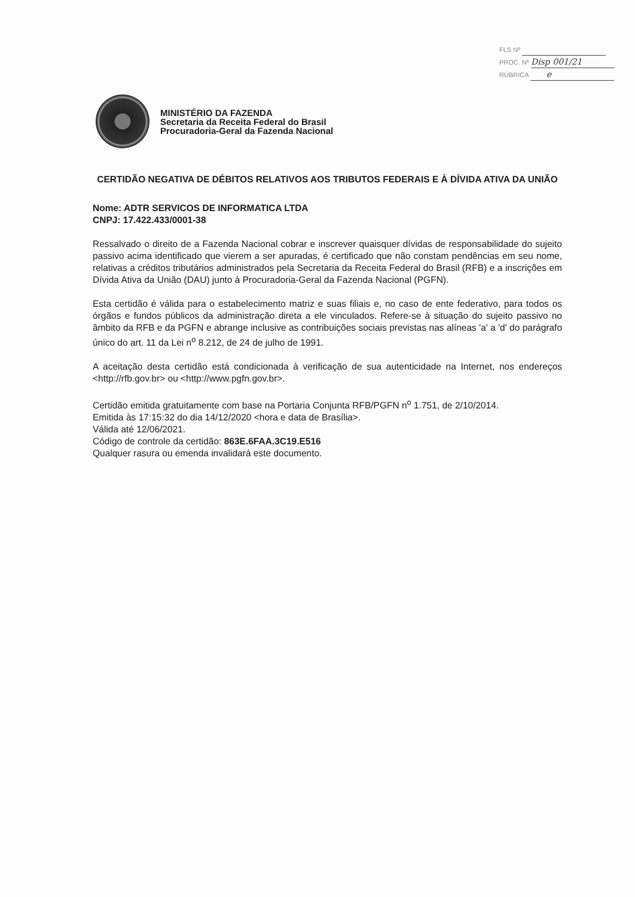FLS Nº
PROC. Nº Disp 001/21
RÚBRICA e
MINISTÉRIO DA FAZENDA
Secretaria da Receita Federal do Brasil
Procuradoria-Geral da Fazenda Nacional
CERTIDÃO NEGATIVA DE DÉBITOS RELATIVOS AOS TRIBUTOS FEDERAIS E À DÍVIDA ATIVA DA UNIÃO
Nome: ADTR SERVICOS DE INFORMATICA LTDA
CNPJ: 17.422.433/0001-38
Ressalvado o direito de a Fazenda Nacional cobrar e inscrever quaisquer dívidas de responsabilidade do sujeito passivo acima identificado que vierem a ser apuradas, é certificado que não constam pendências em seu nome, relativas a créditos tributários administrados pela Secretaria da Receita Federal do Brasil (RFB) e a inscrições em Dívida Ativa da União (DAU) junto à Procuradoria-Geral da Fazenda Nacional (PGFN).
Esta certidão é válida para o estabelecimento matriz e suas filiais e, no caso de ente federativo, para todos os órgãos e fundos públicos da administração direta a ele vinculados. Refere-se à situação do sujeito passivo no âmbito da RFB e da PGFN e abrange inclusive as contribuições sociais previstas nas alíneas 'a' a 'd' do parágrafo único do art. 11 da Lei n<sup>o</sup> 8.212, de 24 de julho de 1991.
A aceitação desta certidão está condicionada à verificação de sua autenticidade na Internet, nos endereços <http://rfb.gov.br> ou <http://www.pgfn.gov.br>.
Certidão emitida gratuitamente com base na Portaria Conjunta RFB/PGFN n<sup>o</sup> 1.751, de 2/10/2014.
Emitida às 17:15:32 do dia 14/12/2020 <hora e data de Brasília>.
Válida até 12/06/2021.
Código de controle da certidão: 863E.6FAA.3C19.E516
Qualquer rasura ou emenda invalidará este documento.